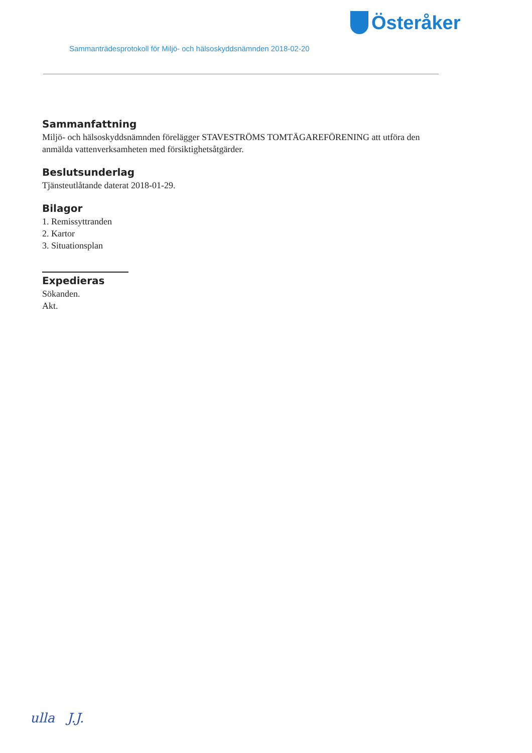Österåker
Sammanträdesprotokoll för Miljö- och hälsoskyddsnämnden 2018-02-20
Sammanfattning
Miljö- och hälsoskyddsnämnden förelägger STAVESTRÖMS TOMTÄGAREFÖRENING att utföra den anmälda vattenverksamheten med försiktighetsåtgärder.
Beslutsunderlag
Tjänsteutlåtande daterat 2018-01-29.
Bilagor
1. Remissyttranden
2. Kartor
3. Situationsplan
Expedieras
Sökanden.
Akt.
ulla J.J.